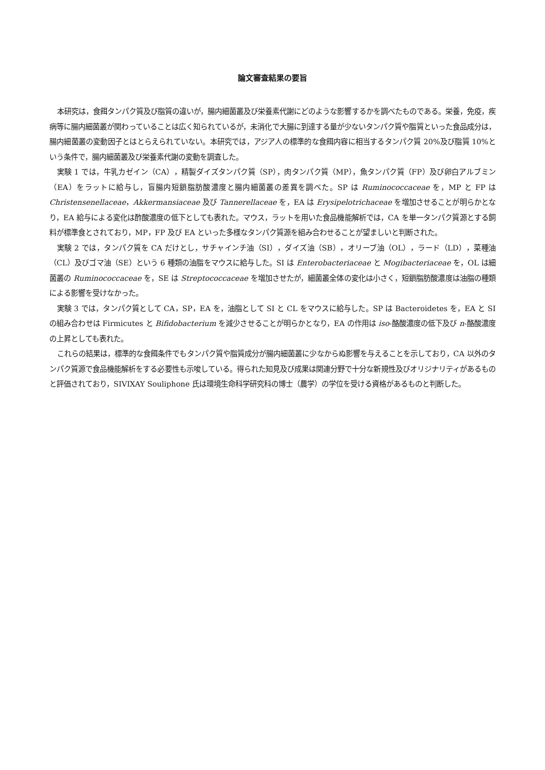論文審査結果の要旨
本研究は，食餌タンパク質及び脂質の違いが，腸内細菌叢及び栄養素代謝にどのような影響するかを調べたものである。栄養，免疫，疾病等に腸内細菌叢が関わっていることは広く知られているが，未消化で大腸に到達する量が少ないタンパク質や脂質といった食品成分は，腸内細菌叢の変動因子とはとらえられていない。本研究では，アジア人の標準的な食餌内容に相当するタンパク質 20%及び脂質 10%という条件で，腸内細菌叢及び栄養素代謝の変動を調査した。
実験 1 では，牛乳カゼイン（CA），精製ダイズタンパク質（SP），肉タンパク質（MP），魚タンパク質（FP）及び卵白アルブミン（EA）をラットに給与し，盲腸内短鎖脂肪酸濃度と腸内細菌叢の差異を調べた。SP は Ruminococcaceae を，MP と FP は Christensenellaceae，Akkermansiaceae 及び Tannerellaceae を，EA は Erysipelotrichaceae を増加させることが明らかとなり，EA 給与による変化は酢酸濃度の低下としても表れた。マウス，ラットを用いた食品機能解析では，CA を単一タンパク質源とする飼料が標準食とされており，MP，FP 及び EA といった多様なタンパク質源を組み合わせることが望ましいと判断された。
実験 2 では，タンパク質を CA だけとし，サチャインチ油（SI），ダイズ油（SB），オリーブ油（OL），ラード（LD），菜種油（CL）及びゴマ油（SE）という 6 種類の油脂をマウスに給与した。SI は Enterobacteriaceae と Mogibacteriaceae を，OL は細菌叢の Ruminococcaceae を，SE は Streptococcaceae を増加させたが，細菌叢全体の変化は小さく，短鎖脂肪酸濃度は油脂の種類による影響を受けなかった。
実験 3 では，タンパク質として CA，SP，EA を，油脂として SI と CL をマウスに給与した。SP は Bacteroidetes を，EA と SI の組み合わせは Firmicutes と Bifidobacterium を減少させることが明らかとなり，EA の作用は iso-酪酸濃度の低下及び n-酪酸濃度の上昇としても表れた。
これらの結果は，標準的な食餌条件でもタンパク質や脂質成分が腸内細菌叢に少なからぬ影響を与えることを示しており，CA 以外のタンパク質源で食品機能解析をする必要性も示唆している。得られた知見及び成果は関連分野で十分な新規性及びオリジナリティがあるものと評価されており，SIVIXAY Souliphone 氏は環境生命科学研究科の博士（農学）の学位を受ける資格があるものと判断した。